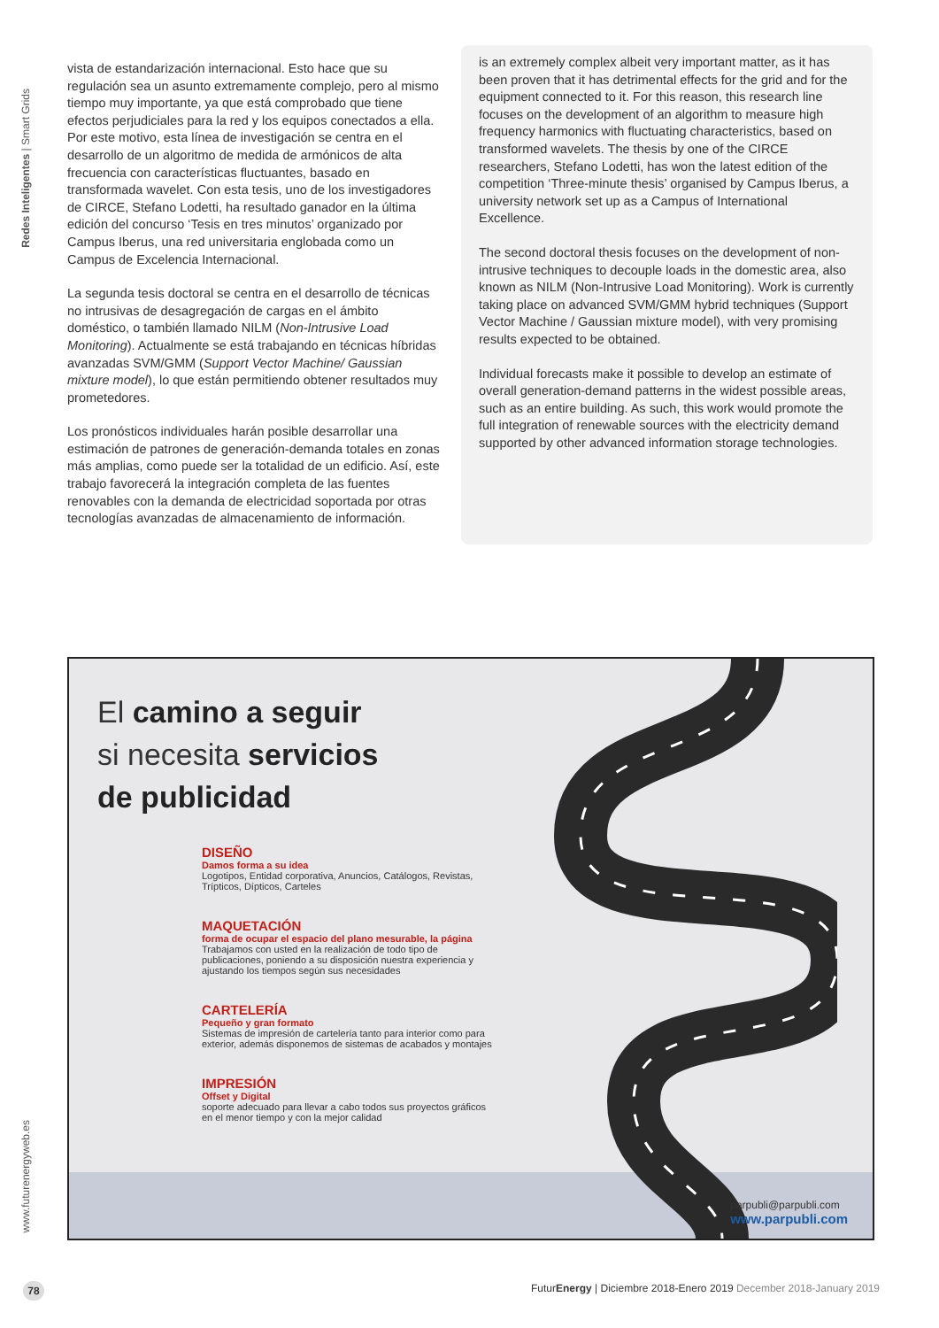Redes Inteligentes | Smart Grids
www.futurenergyweb.es
vista de estandarización internacional. Esto hace que su regulación sea un asunto extremamente complejo, pero al mismo tiempo muy importante, ya que está comprobado que tiene efectos perjudiciales para la red y los equipos conectados a ella. Por este motivo, esta línea de investigación se centra en el desarrollo de un algoritmo de medida de armónicos de alta frecuencia con características fluctuantes, basado en transformada wavelet. Con esta tesis, uno de los investigadores de CIRCE, Stefano Lodetti, ha resultado ganador en la última edición del concurso ‘Tesis en tres minutos’ organizado por Campus Iberus, una red universitaria englobada como un Campus de Excelencia Internacional.
La segunda tesis doctoral se centra en el desarrollo de técnicas no intrusivas de desagregación de cargas en el ámbito doméstico, o también llamado NILM (Non-Intrusive Load Monitoring). Actualmente se está trabajando en técnicas híbridas avanzadas SVM/GMM (Support Vector Machine/ Gaussian mixture model), lo que están permitiendo obtener resultados muy prometedores.
Los pronósticos individuales harán posible desarrollar una estimación de patrones de generación-demanda totales en zonas más amplias, como puede ser la totalidad de un edificio. Así, este trabajo favorecerá la integración completa de las fuentes renovables con la demanda de electricidad soportada por otras tecnologías avanzadas de almacenamiento de información.
is an extremely complex albeit very important matter, as it has been proven that it has detrimental effects for the grid and for the equipment connected to it. For this reason, this research line focuses on the development of an algorithm to measure high frequency harmonics with fluctuating characteristics, based on transformed wavelets. The thesis by one of the CIRCE researchers, Stefano Lodetti, has won the latest edition of the competition ‘Three-minute thesis’ organised by Campus Iberus, a university network set up as a Campus of International Excellence.
The second doctoral thesis focuses on the development of non-intrusive techniques to decouple loads in the domestic area, also known as NILM (Non-Intrusive Load Monitoring). Work is currently taking place on advanced SVM/GMM hybrid techniques (Support Vector Machine / Gaussian mixture model), with very promising results expected to be obtained.
Individual forecasts make it possible to develop an estimate of overall generation-demand patterns in the widest possible areas, such as an entire building. As such, this work would promote the full integration of renewable sources with the electricity demand supported by other advanced information storage technologies.
El camino a seguir
si necesita servicios
de publicidad
DISEÑO
Damos forma a su idea
Logotipos, Entidad corporativa, Anuncios, Catálogos, Revistas, Trípticos, Dípticos, Carteles
MAQUETACIÓN
forma de ocupar el espacio del plano mesurable, la página
Trabajamos con usted en la realización de todo tipo de publicaciones, poniendo a su disposición nuestra experiencia y ajustando los tiempos según sus necesidades
CARTELERÍA
Pequeño y gran formato
Sistemas de impresión de cartelería tanto para interior como para exterior, además disponemos de sistemas de acabados y montajes
IMPRESIÓN
Offset y Digital
soporte adecuado para llevar a cabo todos sus proyectos gráficos en el menor tiempo y con la mejor calidad
parpubli@parpubli.com
www.parpubli.com
78
FuturEnergy | Diciembre 2018-Enero 2019 December 2018-January 2019